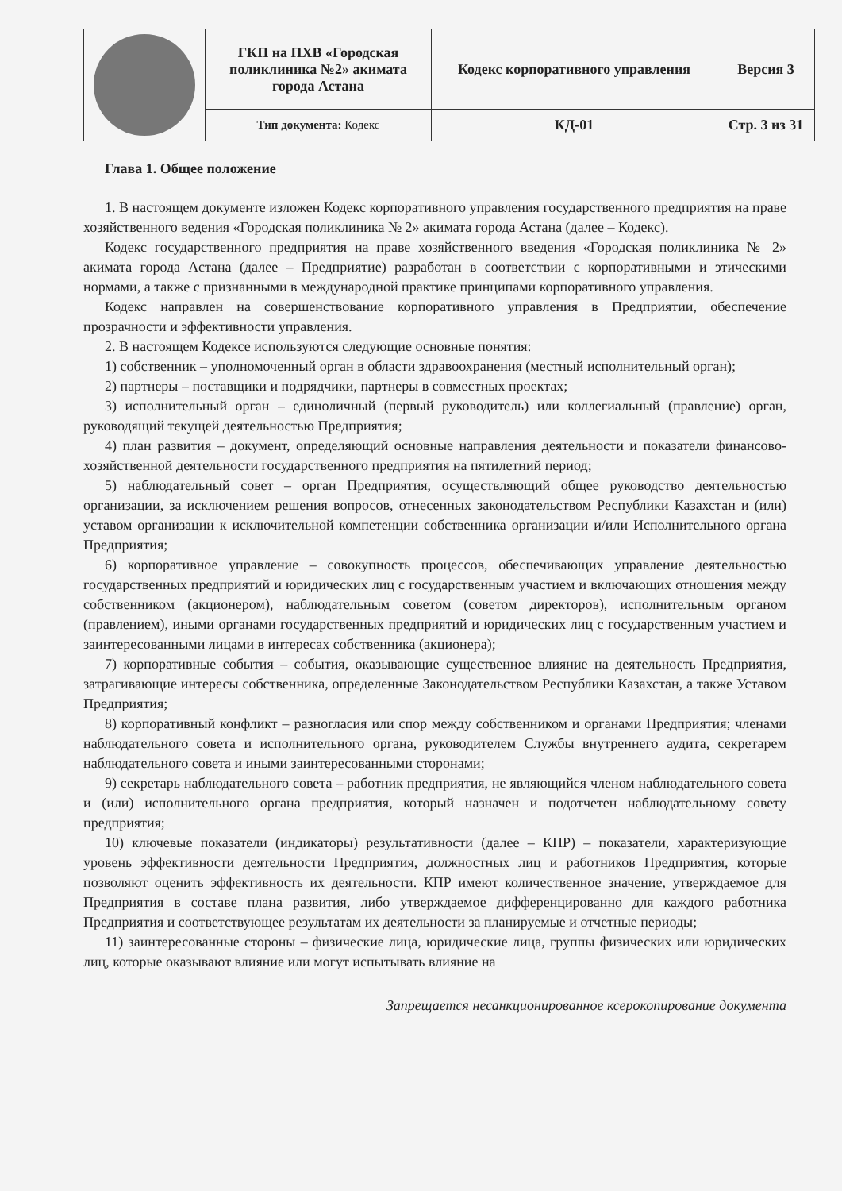| | ГКП на ПХВ «Городская поликлиника №2» акимата города Астана | Кодекс корпоративного управления | Версия 3 |
| | Тип документа: Кодекс | КД-01 | Стр. 3 из 31 |
Глава 1. Общее положение
1. В настоящем документе изложен Кодекс корпоративного управления государственного предприятия на праве хозяйственного ведения «Городская поликлиника № 2» акимата города Астана (далее – Кодекс).
Кодекс государственного предприятия на праве хозяйственного введения «Городская поликлиника № 2» акимата города Астана (далее – Предприятие) разработан в соответствии с корпоративными и этическими нормами, а также с признанными в международной практике принципами корпоративного управления.
Кодекс направлен на совершенствование корпоративного управления в Предприятии, обеспечение прозрачности и эффективности управления.
2. В настоящем Кодексе используются следующие основные понятия:
1) собственник – уполномоченный орган в области здравоохранения (местный исполнительный орган);
2) партнеры – поставщики и подрядчики, партнеры в совместных проектах;
3) исполнительный орган – единоличный (первый руководитель) или коллегиальный (правление) орган, руководящий текущей деятельностью Предприятия;
4) план развития – документ, определяющий основные направления деятельности и показатели финансово-хозяйственной деятельности государственного предприятия на пятилетний период;
5) наблюдательный совет – орган Предприятия, осуществляющий общее руководство деятельностью организации, за исключением решения вопросов, отнесенных законодательством Республики Казахстан и (или) уставом организации к исключительной компетенции собственника организации и/или Исполнительного органа Предприятия;
6) корпоративное управление – совокупность процессов, обеспечивающих управление деятельностью государственных предприятий и юридических лиц с государственным участием и включающих отношения между собственником (акционером), наблюдательным советом (советом директоров), исполнительным органом (правлением), иными органами государственных предприятий и юридических лиц с государственным участием и заинтересованными лицами в интересах собственника (акционера);
7) корпоративные события – события, оказывающие существенное влияние на деятельность Предприятия, затрагивающие интересы собственника, определенные Законодательством Республики Казахстан, а также Уставом Предприятия;
8) корпоративный конфликт – разногласия или спор между собственником и органами Предприятия; членами наблюдательного совета и исполнительного органа, руководителем Службы внутреннего аудита, секретарем наблюдательного совета и иными заинтересованными сторонами;
9) секретарь наблюдательного совета – работник предприятия, не являющийся членом наблюдательного совета и (или) исполнительного органа предприятия, который назначен и подотчетен наблюдательному совету предприятия;
10) ключевые показатели (индикаторы) результативности (далее – КПР) – показатели, характеризующие уровень эффективности деятельности Предприятия, должностных лиц и работников Предприятия, которые позволяют оценить эффективность их деятельности. КПР имеют количественное значение, утверждаемое для Предприятия в составе плана развития, либо утверждаемое дифференцированно для каждого работника Предприятия и соответствующее результатам их деятельности за планируемые и отчетные периоды;
11) заинтересованные стороны – физические лица, юридические лица, группы физических или юридических лиц, которые оказывают влияние или могут испытывать влияние на
Запрещается несанкционированное ксерокопирование документа